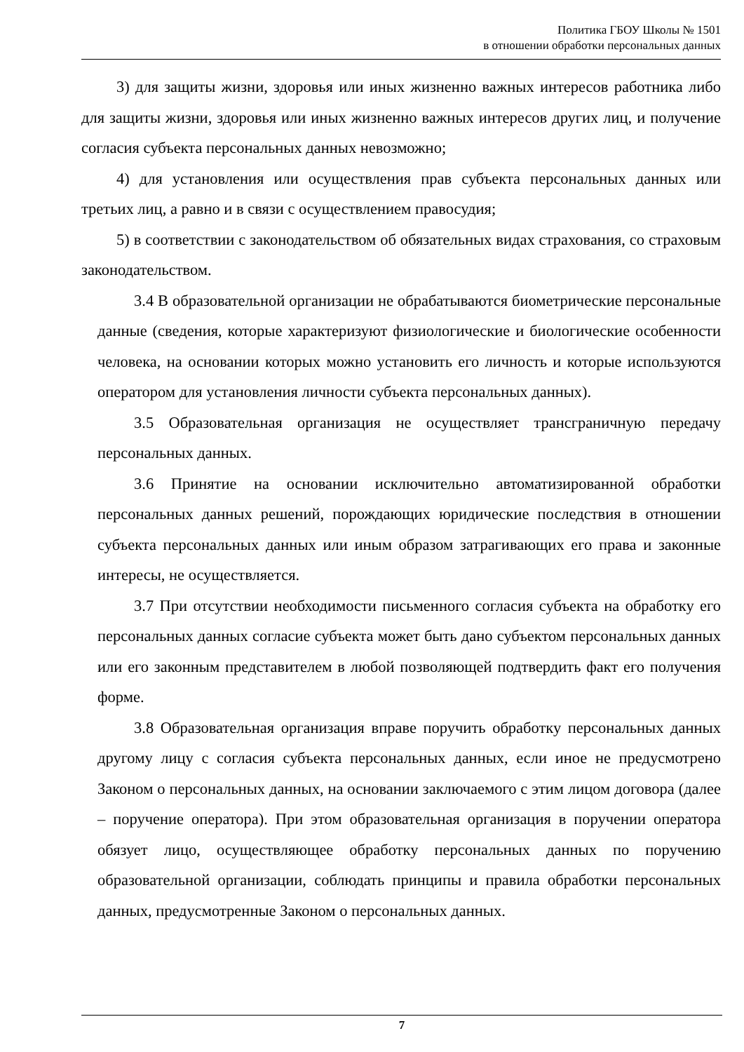Политика ГБОУ Школы № 1501
в отношении обработки персональных данных
3) для защиты жизни, здоровья или иных жизненно важных интересов работника либо для защиты жизни, здоровья или иных жизненно важных интересов других лиц, и получение согласия субъекта персональных данных невозможно;
4) для установления или осуществления прав субъекта персональных данных или третьих лиц, а равно и в связи с осуществлением правосудия;
5) в соответствии с законодательством об обязательных видах страхования, со страховым законодательством.
3.4 В образовательной организации не обрабатываются биометрические персональные данные (сведения, которые характеризуют физиологические и биологические особенности человека, на основании которых можно установить его личность и которые используются оператором для установления личности субъекта персональных данных).
3.5 Образовательная организация не осуществляет трансграничную передачу персональных данных.
3.6 Принятие на основании исключительно автоматизированной обработки персональных данных решений, порождающих юридические последствия в отношении субъекта персональных данных или иным образом затрагивающих его права и законные интересы, не осуществляется.
3.7 При отсутствии необходимости письменного согласия субъекта на обработку его персональных данных согласие субъекта может быть дано субъектом персональных данных или его законным представителем в любой позволяющей подтвердить факт его получения форме.
3.8 Образовательная организация вправе поручить обработку персональных данных другому лицу с согласия субъекта персональных данных, если иное не предусмотрено Законом о персональных данных, на основании заключаемого с этим лицом договора (далее – поручение оператора). При этом образовательная организация в поручении оператора обязует лицо, осуществляющее обработку персональных данных по поручению образовательной организации, соблюдать принципы и правила обработки персональных данных, предусмотренные Законом о персональных данных.
7